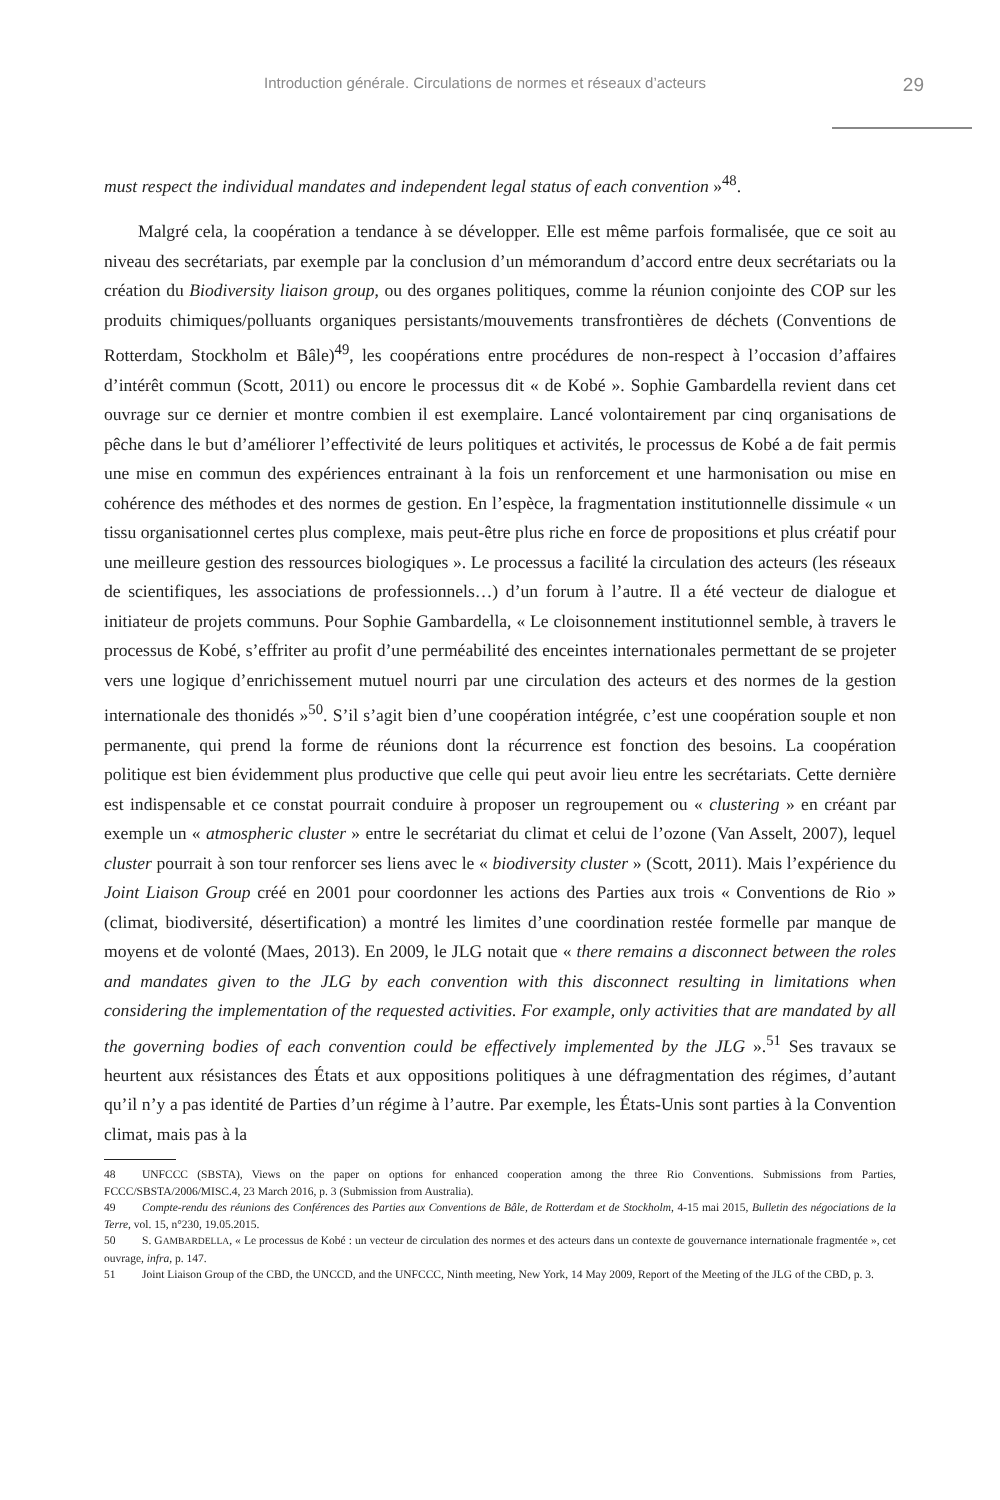Introduction générale. Circulations de normes et réseaux d’acteurs 29
must respect the individual mandates and independent legal status of each convention »<sup>48</sup>.
Malgré cela, la coopération a tendance à se développer. Elle est même parfois formalisée, que ce soit au niveau des secrétariats, par exemple par la conclusion d’un mémorandum d’accord entre deux secrétariats ou la création du Biodiversity liaison group, ou des organes politiques, comme la réunion conjointe des COP sur les produits chimiques/polluants organiques persistants/mouvements transfrontières de déchets (Conventions de Rotterdam, Stockholm et Bâle)<sup>49</sup>, les coopérations entre procédures de non-respect à l’occasion d’affaires d’intérêt commun (Scott, 2011) ou encore le processus dit « de Kobé ». Sophie Gambardella revient dans cet ouvrage sur ce dernier et montre combien il est exemplaire. Lancé volontairement par cinq organisations de pêche dans le but d’améliorer l’effectivité de leurs politiques et activités, le processus de Kobé a de fait permis une mise en commun des expériences entrainant à la fois un renforcement et une harmonisation ou mise en cohérence des méthodes et des normes de gestion. En l’espèce, la fragmentation institutionnelle dissimule « un tissu organisationnel certes plus complexe, mais peut-être plus riche en force de propositions et plus créatif pour une meilleure gestion des ressources biologiques ». Le processus a facilité la circulation des acteurs (les réseaux de scientifiques, les associations de professionnels…) d’un forum à l’autre. Il a été vecteur de dialogue et initiateur de projets communs. Pour Sophie Gambardella, « Le cloisonnement institutionnel semble, à travers le processus de Kobé, s’effriter au profit d’une perméabilité des enceintes internationales permettant de se projeter vers une logique d’enrichissement mutuel nourri par une circulation des acteurs et des normes de la gestion internationale des thonidés »<sup>50</sup>. S’il s’agit bien d’une coopération intégrée, c’est une coopération souple et non permanente, qui prend la forme de réunions dont la récurrence est fonction des besoins. La coopération politique est bien évidemment plus productive que celle qui peut avoir lieu entre les secrétariats. Cette dernière est indispensable et ce constat pourrait conduire à proposer un regroupement ou « clustering » en créant par exemple un « atmospheric cluster » entre le secrétariat du climat et celui de l’ozone (Van Asselt, 2007), lequel cluster pourrait à son tour renforcer ses liens avec le « biodiversity cluster » (Scott, 2011). Mais l’expérience du Joint Liaison Group créé en 2001 pour coordonner les actions des Parties aux trois « Conventions de Rio » (climat, biodiversité, désertification) a montré les limites d’une coordination restée formelle par manque de moyens et de volonté (Maes, 2013). En 2009, le JLG notait que « there remains a disconnect between the roles and mandates given to the JLG by each convention with this disconnect resulting in limitations when considering the implementation of the requested activities. For example, only activities that are mandated by all the governing bodies of each convention could be effectively implemented by the JLG ».<sup>51</sup> Ses travaux se heurtent aux résistances des États et aux oppositions politiques à une défragmentation des régimes, d’autant qu’il n’y a pas identité de Parties d’un régime à l’autre. Par exemple, les États-Unis sont parties à la Convention climat, mais pas à la
48 UNFCCC (SBSTA), Views on the paper on options for enhanced cooperation among the three Rio Conventions. Submissions from Parties, FCCC/SBSTA/2006/MISC.4, 23 March 2016, p. 3 (Submission from Australia).
49 Compte-rendu des réunions des Conférences des Parties aux Conventions de Bâle, de Rotterdam et de Stockholm, 4-15 mai 2015, Bulletin des négociations de la Terre, vol. 15, n°230, 19.05.2015.
50 S. GAMBARDELLA, « Le processus de Kobé : un vecteur de circulation des normes et des acteurs dans un contexte de gouvernance internationale fragmentée », cet ouvrage, infra, p. 147.
51 Joint Liaison Group of the CBD, the UNCCD, and the UNFCCC, Ninth meeting, New York, 14 May 2009, Report of the Meeting of the JLG of the CBD, p. 3.